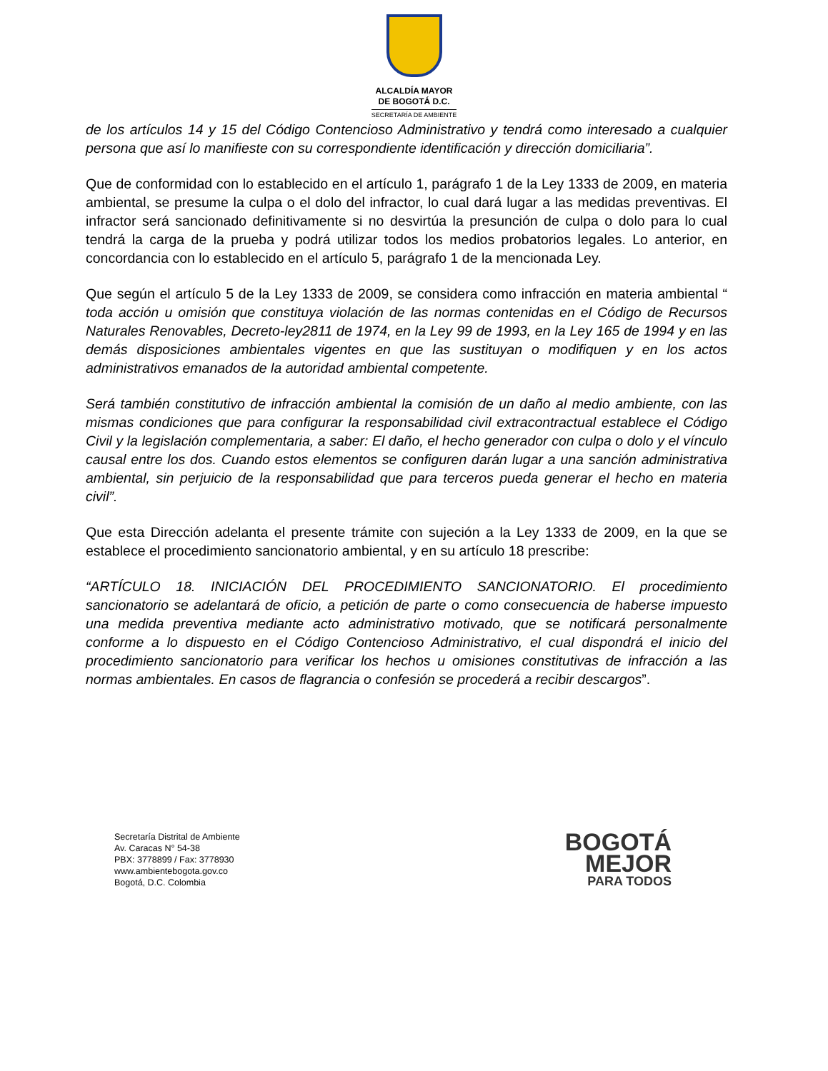ALCALDÍA MAYOR
DE BOGOTÁ D.C.
SECRETARÍA DE AMBIENTE
de los artículos 14 y 15 del Código Contencioso Administrativo y tendrá como interesado a cualquier persona que así lo manifieste con su correspondiente identificación y dirección domiciliaria”.
Que de conformidad con lo establecido en el artículo 1, parágrafo 1 de la Ley 1333 de 2009, en materia ambiental, se presume la culpa o el dolo del infractor, lo cual dará lugar a las medidas preventivas. El infractor será sancionado definitivamente si no desvirtúa la presunción de culpa o dolo para lo cual tendrá la carga de la prueba y podrá utilizar todos los medios probatorios legales. Lo anterior, en concordancia con lo establecido en el artículo 5, parágrafo 1 de la mencionada Ley.
Que según el artículo 5 de la Ley 1333 de 2009, se considera como infracción en materia ambiental “ toda acción u omisión que constituya violación de las normas contenidas en el Código de Recursos Naturales Renovables, Decreto-ley2811 de 1974, en la Ley 99 de 1993, en la Ley 165 de 1994 y en las demás disposiciones ambientales vigentes en que las sustituyan o modifiquen y en los actos administrativos emanados de la autoridad ambiental competente.
Será también constitutivo de infracción ambiental la comisión de un daño al medio ambiente, con las mismas condiciones que para configurar la responsabilidad civil extracontractual establece el Código Civil y la legislación complementaria, a saber: El daño, el hecho generador con culpa o dolo y el vínculo causal entre los dos. Cuando estos elementos se configuren darán lugar a una sanción administrativa ambiental, sin perjuicio de la responsabilidad que para terceros pueda generar el hecho en materia civil”.
Que esta Dirección adelanta el presente trámite con sujeción a la Ley 1333 de 2009, en la que se establece el procedimiento sancionatorio ambiental, y en su artículo 18 prescribe:
“ARTÍCULO 18. INICIACIÓN DEL PROCEDIMIENTO SANCIONATORIO. El procedimiento sancionatorio se adelantará de oficio, a petición de parte o como consecuencia de haberse impuesto una medida preventiva mediante acto administrativo motivado, que se notificará personalmente conforme a lo dispuesto en el Código Contencioso Administrativo, el cual dispondrá el inicio del procedimiento sancionatorio para verificar los hechos u omisiones constitutivas de infracción a las normas ambientales. En casos de flagrancia o confesión se procederá a recibir descargos”.
Secretaría Distrital de Ambiente
Av. Caracas N° 54-38
PBX: 3778899 / Fax: 3778930
www.ambientebogota.gov.co
Bogotá, D.C. Colombia
BOGOTÁ
MEJOR
PARA TODOS